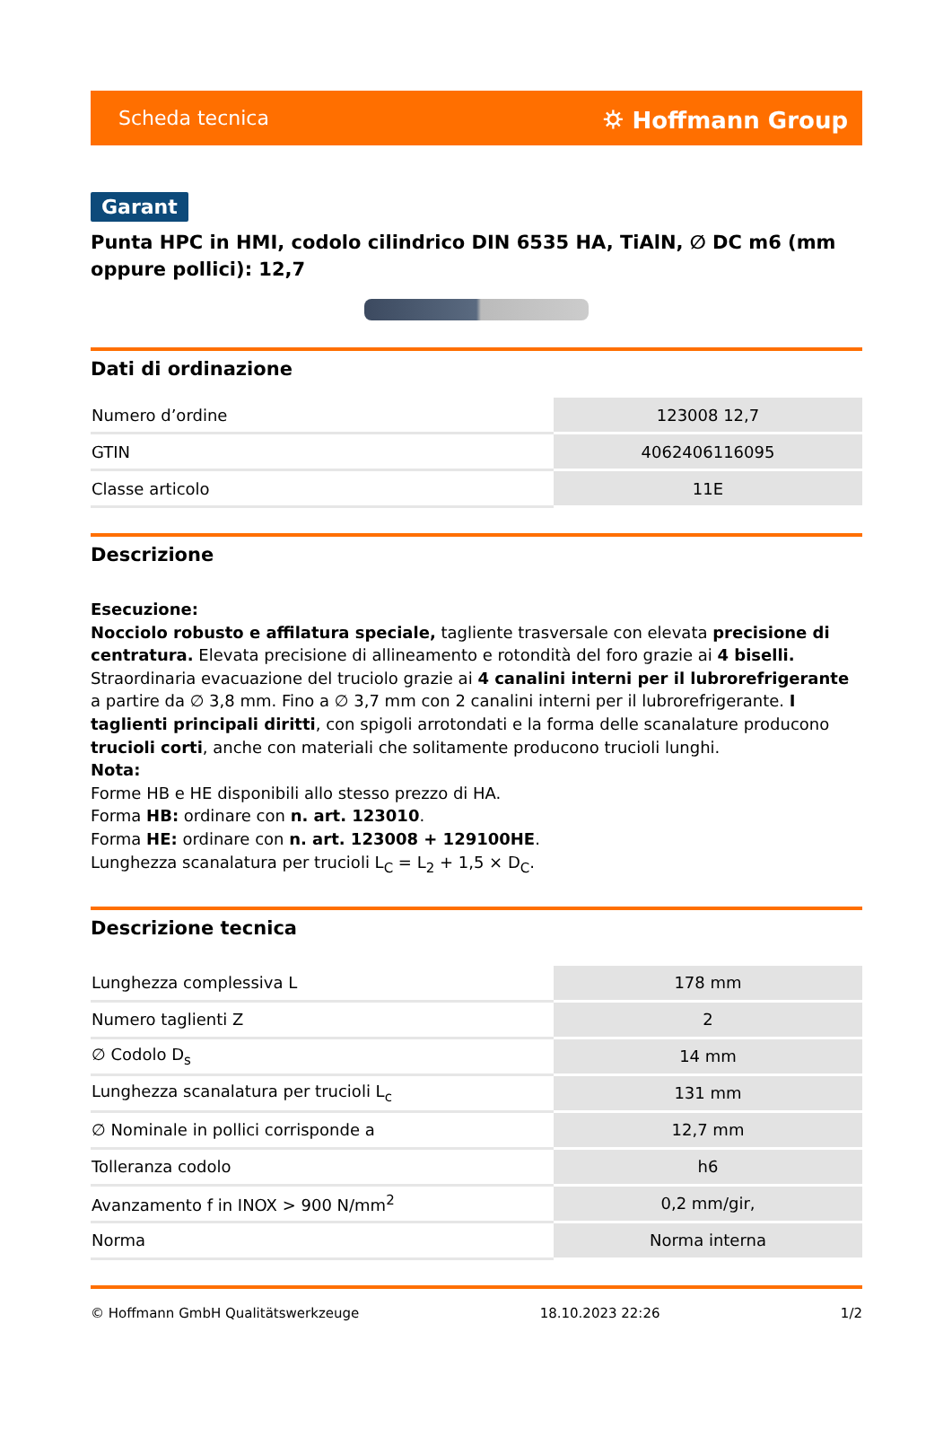Scheda tecnica ⛭ Hoffmann Group
Garant
Punta HPC in HMI, codolo cilindrico DIN 6535 HA, TiAlN, ∅ DC m6 (mm oppure pollici): 12,7
Dati di ordinazione
| Numero d’ordine | 123008 12,7 |
| GTIN | 4062406116095 |
| Classe articolo | 11E |
Descrizione
Esecuzione:
Nocciolo robusto e affilatura speciale, tagliente trasversale con elevata precisione di centratura. Elevata precisione di allineamento e rotondità del foro grazie ai 4 biselli. Straordinaria evacuazione del truciolo grazie ai 4 canalini interni per il lubrorefrigerante a partire da ∅ 3,8 mm. Fino a ∅ 3,7 mm con 2 canalini interni per il lubrorefrigerante. I taglienti principali diritti, con spigoli arrotondati e la forma delle scanalature producono trucioli corti, anche con materiali che solitamente producono trucioli lunghi.
Nota:
Forme HB e HE disponibili allo stesso prezzo di HA.
Forma HB: ordinare con n. art. 123010.
Forma HE: ordinare con n. art. 123008 + 129100HE.
Lunghezza scanalatura per trucioli L<sub>C</sub> = L<sub>2</sub> + 1,5 × D<sub>C</sub>.
Descrizione tecnica
| Lunghezza complessiva L | 178 mm |
| Numero taglienti Z | 2 |
| ∅ Codolo D<sub>s</sub> | 14 mm |
| Lunghezza scanalatura per trucioli L<sub>c</sub> | 131 mm |
| ∅ Nominale in pollici corrisponde a | 12,7 mm |
| Tolleranza codolo | h6 |
| Avanzamento f in INOX > 900 N/mm<sup>2</sup> | 0,2 mm/gir, |
| Norma | Norma interna |
© Hoffmann GmbH Qualitätswerkzeuge 18.10.2023 22:26 1/2